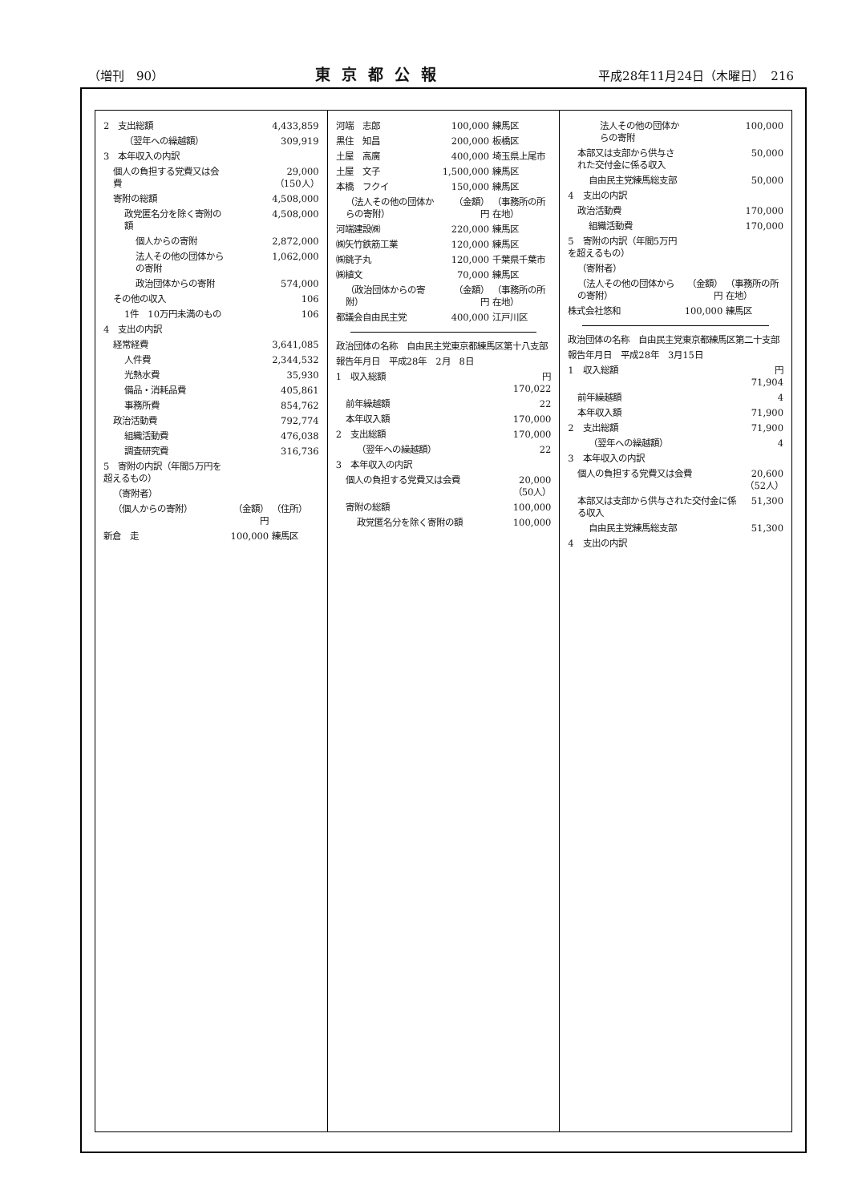（増刊　90） 東京都公報 平成28年11月24日（木曜日）　216
| 2 支出総額 | | 4,433,859 |
| （翌年への繰越額） | | 309,919 |
| 3 本年収入の内訳 | | |
| 個人の負担する党費又は会費 | | 29,000 （150人） |
| 寄附の総額 | | 4,508,000 |
| 政党匿名分を除く寄附の額 | | 4,508,000 |
| 個人からの寄附 | | 2,872,000 |
| 法人その他の団体からの寄附 | | 1,062,000 |
| 政治団体からの寄附 | | 574,000 |
| その他の収入 | | 106 |
| 1件 10万円未満のもの | | 106 |
| 4 支出の内訳 | | |
| 経常経費 | | 3,641,085 |
| 人件費 | | 2,344,532 |
| 光熱水費 | | 35,930 |
| 備品・消耗品費 | | 405,861 |
| 事務所費 | | 854,762 |
| 政治活動費 | | 792,774 |
| 組織活動費 | | 476,038 |
| 調査研究費 | | 316,736 |
| 5 寄附の内訳（年間5万円を超えるもの） | | |
| （寄附者） | | |
| （個人からの寄附） | （金額） 円 | （住所） |
| 新倉 走 | 100,000 | 練馬区 |
| 河端 志郎 | 100,000 | 練馬区 |
| 黒住 知昌 | 200,000 | 板橋区 |
| 土屋 高廣 | 400,000 | 埼玉県上尾市 |
| 土屋 文子 | 1,500,000 | 練馬区 |
| 本橋 フクイ | 150,000 | 練馬区 |
| （法人その他の団体からの寄附） | （金額） 円 | （事務所の所在地） |
| 河端建設㈱ | 220,000 | 練馬区 |
| ㈱矢竹鉄筋工業 | 120,000 | 練馬区 |
| ㈱銚子丸 | 120,000 | 千葉県千葉市 |
| ㈱植文 | 70,000 | 練馬区 |
| （政治団体からの寄附） | （金額） 円 | （事務所の所在地） |
| 都議会自由民主党 | 400,000 | 江戸川区 |
| 政治団体の名称 自由民主党東京都練馬区第十八支部 | |
| 報告年月日 平成28年 2月 8日 | |
| 1 収入総額 | 円 170,022 |
| 前年繰越額 | 22 |
| 本年収入額 | 170,000 |
| 2 支出総額 | 170,000 |
| （翌年への繰越額） | 22 |
| 3 本年収入の内訳 | |
| 個人の負担する党費又は会費 | 20,000 （50人） |
| 寄附の総額 | 100,000 |
| 政党匿名分を除く寄附の額 | 100,000 |
| 法人その他の団体からの寄附 | | 100,000 |
| 本部又は支部から供与された交付金に係る収入 | | 50,000 |
| 自由民主党練馬総支部 | | 50,000 |
| 4 支出の内訳 | | |
| 政治活動費 | | 170,000 |
| 組織活動費 | | 170,000 |
| 5 寄附の内訳（年間5万円を超えるもの） | | |
| （寄附者） | | |
| （法人その他の団体からの寄附） | （金額） 円 | （事務所の所在地） |
| 株式会社悠和 | 100,000 | 練馬区 |
| 政治団体の名称 自由民主党東京都練馬区第二十支部 | |
| 報告年月日 平成28年 3月15日 | |
| 1 収入総額 | 円 71,904 |
| 前年繰越額 | 4 |
| 本年収入額 | 71,900 |
| 2 支出総額 | 71,900 |
| （翌年への繰越額） | 4 |
| 3 本年収入の内訳 | |
| 個人の負担する党費又は会費 | 20,600 （52人） |
| 本部又は支部から供与された交付金に係る収入 | 51,300 |
| 自由民主党練馬総支部 | 51,300 |
| 4 支出の内訳 | |